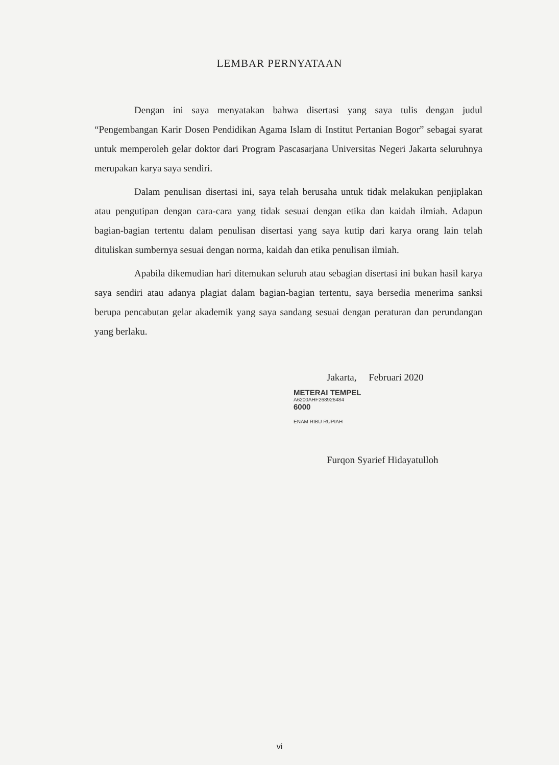LEMBAR PERNYATAAN
Dengan ini saya menyatakan bahwa disertasi yang saya tulis dengan judul “Pengembangan Karir Dosen Pendidikan Agama Islam di Institut Pertanian Bogor” sebagai syarat untuk memperoleh gelar doktor dari Program Pascasarjana Universitas Negeri Jakarta seluruhnya merupakan karya saya sendiri.
Dalam penulisan disertasi ini, saya telah berusaha untuk tidak melakukan penjiplakan atau pengutipan dengan cara-cara yang tidak sesuai dengan etika dan kaidah ilmiah. Adapun bagian-bagian tertentu dalam penulisan disertasi yang saya kutip dari karya orang lain telah dituliskan sumbernya sesuai dengan norma, kaidah dan etika penulisan ilmiah.
Apabila dikemudian hari ditemukan seluruh atau sebagian disertasi ini bukan hasil karya saya sendiri atau adanya plagiat dalam bagian-bagian tertentu, saya bersedia menerima sanksi berupa pencabutan gelar akademik yang saya sandang sesuai dengan peraturan dan perundangan yang berlaku.
Jakarta, Februari 2020
METERAI TEMPEL
A6200AHF268926484
6000
ENAM RIBU RUPIAH
Furqon Syarief Hidayatulloh
vi